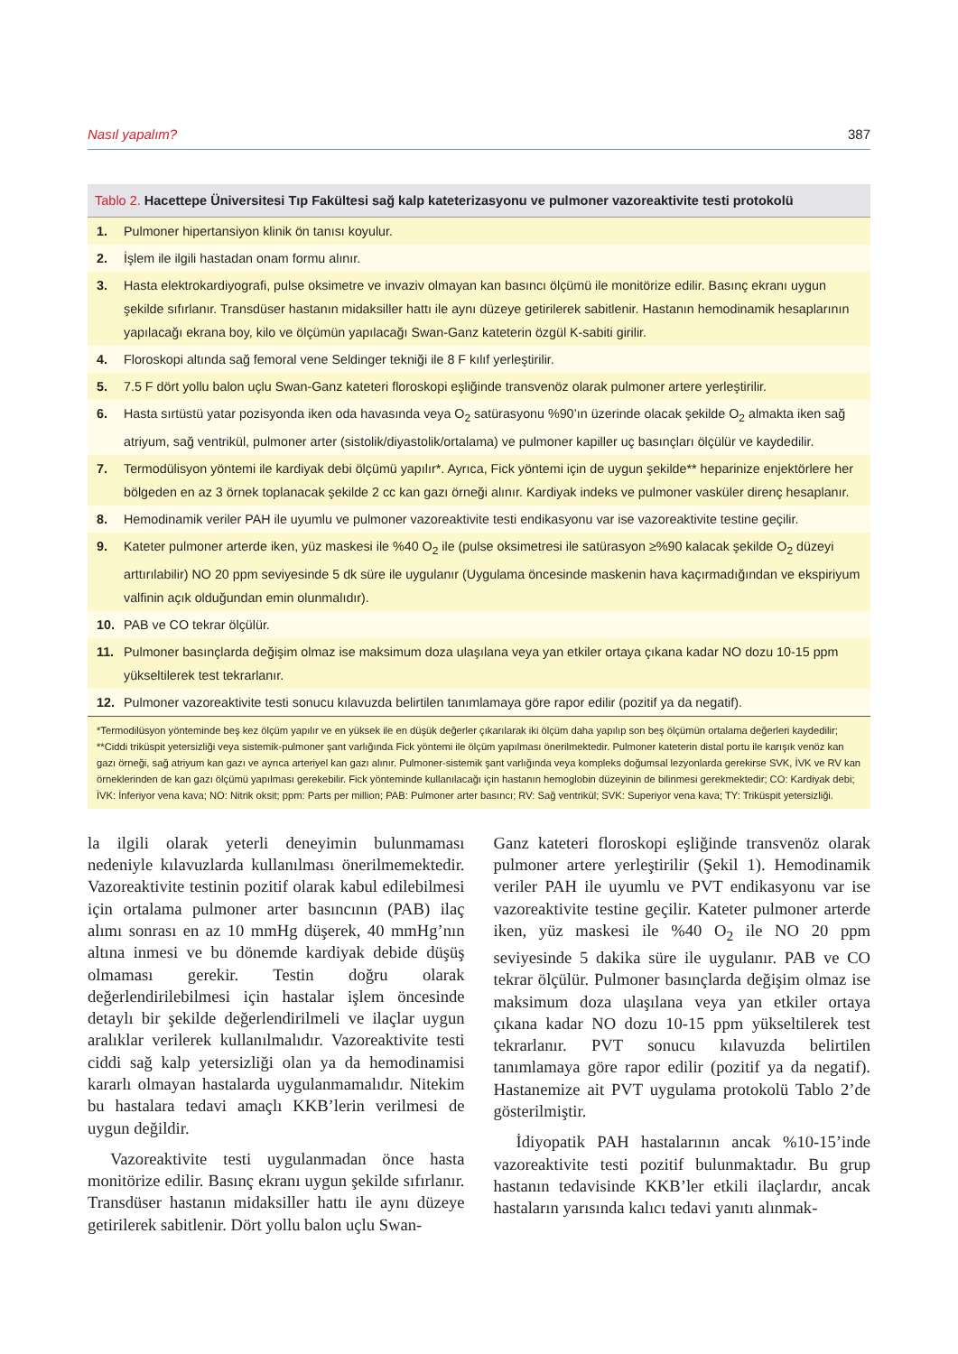Nasıl yapalım? 387
Tablo 2. Hacettepe Üniversitesi Tıp Fakültesi sağ kalp kateterizasyonu ve pulmoner vazoreaktivite testi protokolü
| 1. | Pulmoner hipertansiyon klinik ön tanısı koyulur. |
| 2. | İşlem ile ilgili hastadan onam formu alınır. |
| 3. | Hasta elektrokardiyografi, pulse oksimetre ve invaziv olmayan kan basıncı ölçümü ile monitörize edilir. Basınç ekranı uygun şekilde sıfırlanır. Transdüser hastanın midaksiller hattı ile aynı düzeye getirilerek sabitlenir. Hastanın hemodinamik hesaplarının yapılacağı ekrana boy, kilo ve ölçümün yapılacağı Swan-Ganz kateterin özgül K-sabiti girilir. |
| 4. | Floroskopi altında sağ femoral vene Seldinger tekniği ile 8 F kılıf yerleştirilir. |
| 5. | 7.5 F dört yollu balon uçlu Swan-Ganz kateteri floroskopi eşliğinde transvenöz olarak pulmoner artere yerleştirilir. |
| 6. | Hasta sırtüstü yatar pozisyonda iken oda havasında veya O<sub>2</sub> satürasyonu %90’ın üzerinde olacak şekilde O<sub>2</sub> almakta iken sağ atriyum, sağ ventrikül, pulmoner arter (sistolik/diyastolik/ortalama) ve pulmoner kapiller uç basınçları ölçülür ve kaydedilir. |
| 7. | Termodülisyon yöntemi ile kardiyak debi ölçümü yapılır*. Ayrıca, Fick yöntemi için de uygun şekilde** heparinize enjektörlere her bölgeden en az 3 örnek toplanacak şekilde 2 cc kan gazı örneği alınır. Kardiyak indeks ve pulmoner vasküler direnç hesaplanır. |
| 8. | Hemodinamik veriler PAH ile uyumlu ve pulmoner vazoreaktivite testi endikasyonu var ise vazoreaktivite testine geçilir. |
| 9. | Kateter pulmoner arterde iken, yüz maskesi ile %40 O<sub>2</sub> ile (pulse oksimetresi ile satürasyon ≥%90 kalacak şekilde O<sub>2</sub> düzeyi arttırılabilir) NO 20 ppm seviyesinde 5 dk süre ile uygulanır (Uygulama öncesinde maskenin hava kaçırmadığından ve ekspiriyum valfinin açık olduğundan emin olunmalıdır). |
| 10. | PAB ve CO tekrar ölçülür. |
| 11. | Pulmoner basınçlarda değişim olmaz ise maksimum doza ulaşılana veya yan etkiler ortaya çıkana kadar NO dozu 10-15 ppm yükseltilerek test tekrarlanır. |
| 12. | Pulmoner vazoreaktivite testi sonucu kılavuzda belirtilen tanımlamaya göre rapor edilir (pozitif ya da negatif). |
*Termodilüsyon yönteminde beş kez ölçüm yapılır ve en yüksek ile en düşük değerler çıkarılarak iki ölçüm daha yapılıp son beş ölçümün ortalama değerleri kaydedilir; **Ciddi triküspit yetersizliği veya sistemik-pulmoner şant varlığında Fick yöntemi ile ölçüm yapılması önerilmektedir. Pulmoner kateterin distal portu ile karışık venöz kan gazı örneği, sağ atriyum kan gazı ve ayrıca arteriyel kan gazı alınır. Pulmoner-sistemik şant varlığında veya kompleks doğumsal lezyonlarda gerekirse SVK, İVK ve RV kan örneklerinden de kan gazı ölçümü yapılması gerekebilir. Fick yönteminde kullanılacağı için hastanın hemoglobin düzeyinin de bilinmesi gerekmektedir; CO: Kardiyak debi; İVK: İnferiyor vena kava; NO: Nitrik oksit; ppm: Parts per million; PAB: Pulmoner arter basıncı; RV: Sağ ventrikül; SVK: Superiyor vena kava; TY: Triküspit yetersizliği.
la ilgili olarak yeterli deneyimin bulunmaması nedeniyle kılavuzlarda kullanılması önerilmemektedir. Vazoreaktivite testinin pozitif olarak kabul edilebilmesi için ortalama pulmoner arter basıncının (PAB) ilaç alımı sonrası en az 10 mmHg düşerek, 40 mmHg’nın altına inmesi ve bu dönemde kardiyak debide düşüş olmaması gerekir. Testin doğru olarak değerlendirilebilmesi için hastalar işlem öncesinde detaylı bir şekilde değerlendirilmeli ve ilaçlar uygun aralıklar verilerek kullanılmalıdır. Vazoreaktivite testi ciddi sağ kalp yetersizliği olan ya da hemodinamisi kararlı olmayan hastalarda uygulanmamalıdır. Nitekim bu hastalara tedavi amaçlı KKB’lerin verilmesi de uygun değildir.
Vazoreaktivite testi uygulanmadan önce hasta monitörize edilir. Basınç ekranı uygun şekilde sıfırlanır. Transdüser hastanın midaksiller hattı ile aynı düzeye getirilerek sabitlenir. Dört yollu balon uçlu Swan-
Ganz kateteri floroskopi eşliğinde transvenöz olarak pulmoner artere yerleştirilir (Şekil 1). Hemodinamik veriler PAH ile uyumlu ve PVT endikasyonu var ise vazoreaktivite testine geçilir. Kateter pulmoner arterde iken, yüz maskesi ile %40 O<sub>2</sub> ile NO 20 ppm seviyesinde 5 dakika süre ile uygulanır. PAB ve CO tekrar ölçülür. Pulmoner basınçlarda değişim olmaz ise maksimum doza ulaşılana veya yan etkiler ortaya çıkana kadar NO dozu 10-15 ppm yükseltilerek test tekrarlanır. PVT sonucu kılavuzda belirtilen tanımlamaya göre rapor edilir (pozitif ya da negatif). Hastanemize ait PVT uygulama protokolü Tablo 2’de gösterilmiştir.
İdiyopatik PAH hastalarının ancak %10-15’inde vazoreaktivite testi pozitif bulunmaktadır. Bu grup hastanın tedavisinde KKB’ler etkili ilaçlardır, ancak hastaların yarısında kalıcı tedavi yanıtı alınmak-